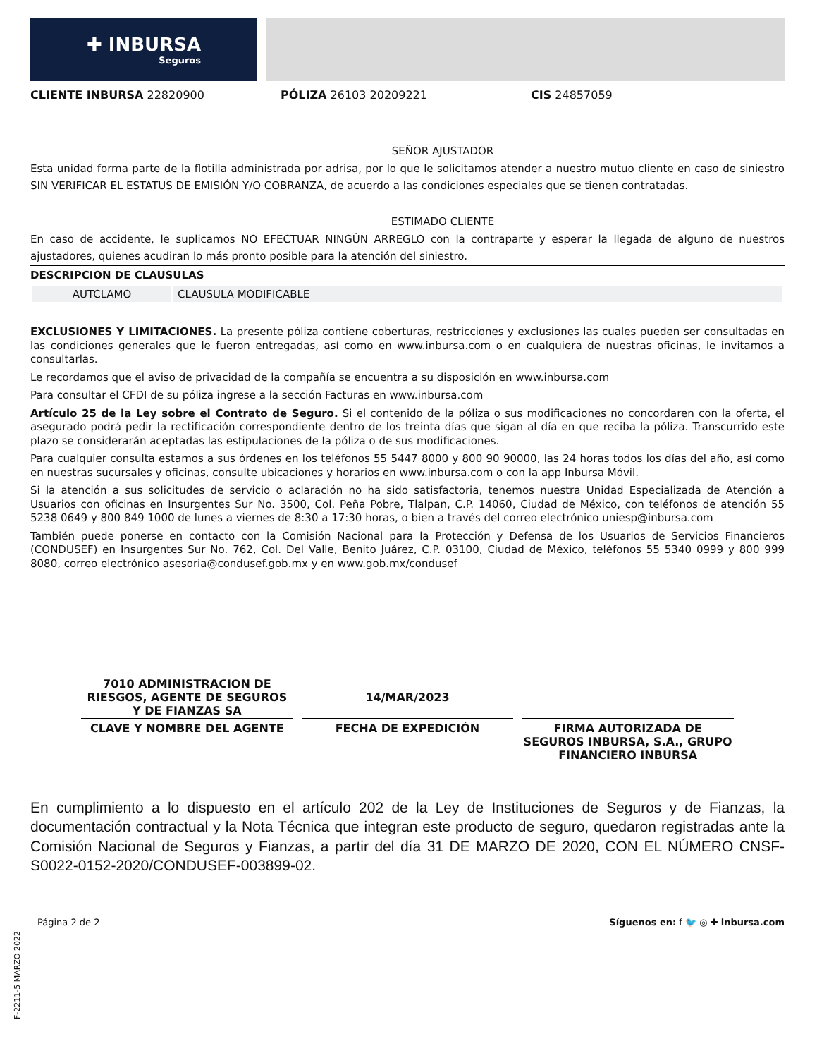✚ INBURSA
Seguros
CLIENTE INBURSA 22820900 PÓLIZA 26103 20209221 CIS 24857059
SEÑOR AJUSTADOR
Esta unidad forma parte de la flotilla administrada por adrisa, por lo que le solicitamos atender a nuestro mutuo cliente en caso de siniestro SIN VERIFICAR EL ESTATUS DE EMISIÓN Y/O COBRANZA, de acuerdo a las condiciones especiales que se tienen contratadas.
ESTIMADO CLIENTE
En caso de accidente, le suplicamos NO EFECTUAR NINGÚN ARREGLO con la contraparte y esperar la llegada de alguno de nuestros ajustadores, quienes acudiran lo más pronto posible para la atención del siniestro.
DESCRIPCION DE CLAUSULAS
| AUTCLAMO | CLAUSULA MODIFICABLE |
EXCLUSIONES Y LIMITACIONES. La presente póliza contiene coberturas, restricciones y exclusiones las cuales pueden ser consultadas en las condiciones generales que le fueron entregadas, así como en www.inbursa.com o en cualquiera de nuestras oficinas, le invitamos a consultarlas.
Le recordamos que el aviso de privacidad de la compañía se encuentra a su disposición en www.inbursa.com
Para consultar el CFDI de su póliza ingrese a la sección Facturas en www.inbursa.com
Artículo 25 de la Ley sobre el Contrato de Seguro. Si el contenido de la póliza o sus modificaciones no concordaren con la oferta, el asegurado podrá pedir la rectificación correspondiente dentro de los treinta días que sigan al día en que reciba la póliza. Transcurrido este plazo se considerarán aceptadas las estipulaciones de la póliza o de sus modificaciones.
Para cualquier consulta estamos a sus órdenes en los teléfonos 55 5447 8000 y 800 90 90000, las 24 horas todos los días del año, así como en nuestras sucursales y oficinas, consulte ubicaciones y horarios en www.inbursa.com o con la app Inbursa Móvil.
Si la atención a sus solicitudes de servicio o aclaración no ha sido satisfactoria, tenemos nuestra Unidad Especializada de Atención a Usuarios con oficinas en Insurgentes Sur No. 3500, Col. Peña Pobre, Tlalpan, C.P. 14060, Ciudad de México, con teléfonos de atención 55 5238 0649 y 800 849 1000 de lunes a viernes de 8:30 a 17:30 horas, o bien a través del correo electrónico uniesp@inbursa.com
También puede ponerse en contacto con la Comisión Nacional para la Protección y Defensa de los Usuarios de Servicios Financieros (CONDUSEF) en Insurgentes Sur No. 762, Col. Del Valle, Benito Juárez, C.P. 03100, Ciudad de México, teléfonos 55 5340 0999 y 800 999 8080, correo electrónico asesoria@condusef.gob.mx y en www.gob.mx/condusef
| 7010 ADMINISTRACION DE RIESGOS, AGENTE DE SEGUROS Y DE FIANZAS SA | 14/MAR/2023 | |
| CLAVE Y NOMBRE DEL AGENTE | FECHA DE EXPEDICIÓN | FIRMA AUTORIZADA DE SEGUROS INBURSA, S.A., GRUPO FINANCIERO INBURSA |
En cumplimiento a lo dispuesto en el artículo 202 de la Ley de Instituciones de Seguros y de Fianzas, la documentación contractual y la Nota Técnica que integran este producto de seguro, quedaron registradas ante la Comisión Nacional de Seguros y Fianzas, a partir del día 31 DE MARZO DE 2020, CON EL NÚMERO CNSF-S0022-0152-2020/CONDUSEF-003899-02.
Página 2 de 2 Síguenos en: f 🐦 ◎ ✚ inbursa.com
F-2211-5 MARZO 2022